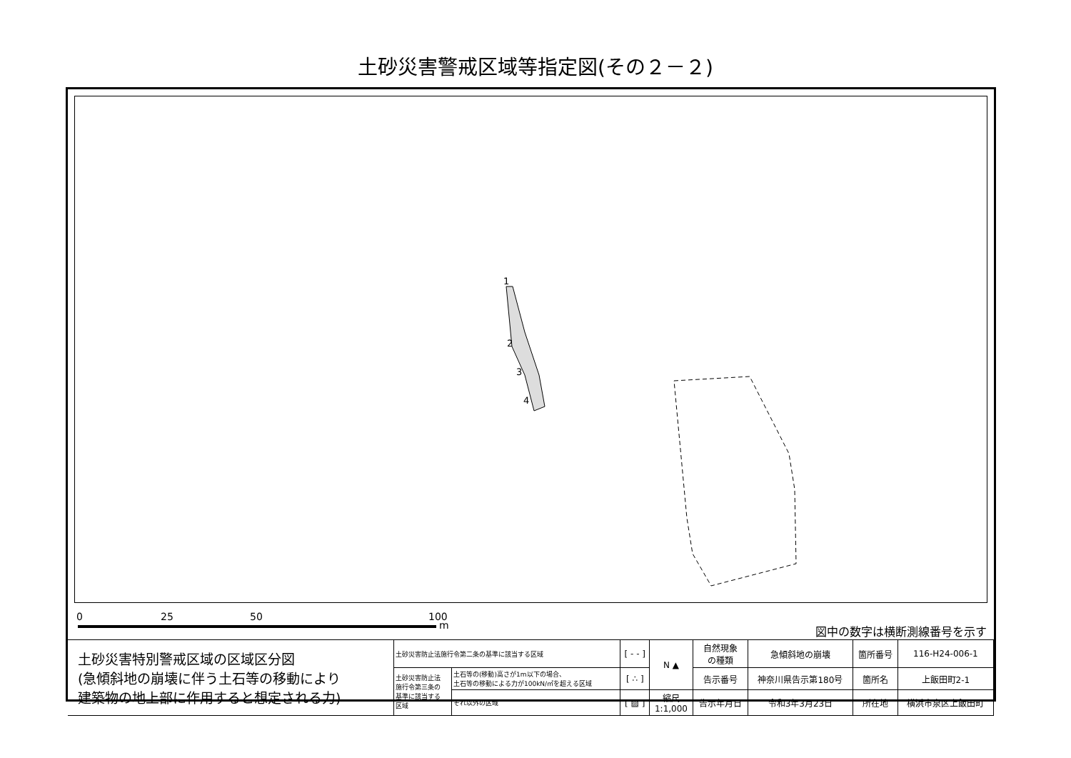土砂災害警戒区域等指定図(その２－２)
1
2
3
4
0 25 50 100
m 図中の数字は横断測線番号を示す
| 土砂災害特別警戒区域の区域区分図 (急傾斜地の崩壊に伴う土石等の移動により 建築物の地上部に作用すると想定される力) | 土砂災害防止法施行令第二条の基準に該当する区域 | | [ - - ] | N ▲ | 自然現象 の種類 | 急傾斜地の崩壊 | 箇所番号 | 116-H24-006-1 |
| | 土砂災害防止法 施行令第三条の 基準に該当する 区域 | 土石等の(移動)高さが1m以下の場合、 土石等の移動による力が100kN/㎡を超える区域 | [ ∴ ] | | 告示番号 | 神奈川県告示第180号 | 箇所名 | 上飯田町2-1 |
| | | それ以外の区域 | [ ▨ ] | 縮尺 1:1,000 | 告示年月日 | 令和3年3月23日 | 所在地 | 横浜市泉区上飯田町 |